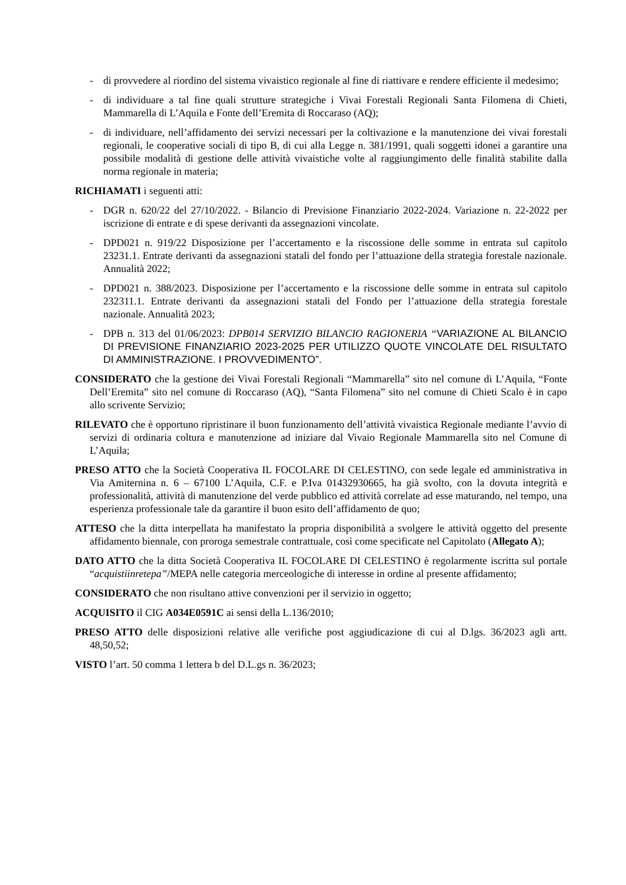- di provvedere al riordino del sistema vivaistico regionale al fine di riattivare e rendere efficiente il medesimo;
- di individuare a tal fine quali strutture strategiche i Vivai Forestali Regionali Santa Filomena di Chieti, Mammarella di L’Aquila e Fonte dell’Eremita di Roccaraso (AQ);
- di individuare, nell’affidamento dei servizi necessari per la coltivazione e la manutenzione dei vivai forestali regionali, le cooperative sociali di tipo B, di cui alla Legge n. 381/1991, quali soggetti idonei a garantire una possibile modalità di gestione delle attività vivaistiche volte al raggiungimento delle finalità stabilite dalla norma regionale in materia;
RICHIAMATI i seguenti atti:
- DGR n. 620/22 del 27/10/2022. - Bilancio di Previsione Finanziario 2022-2024. Variazione n. 22-2022 per iscrizione di entrate e di spese derivanti da assegnazioni vincolate.
- DPD021 n. 919/22 Disposizione per l’accertamento e la riscossione delle somme in entrata sul capitolo 23231.1. Entrate derivanti da assegnazioni statali del fondo per l’attuazione della strategia forestale nazionale. Annualità 2022;
- DPD021 n. 388/2023. Disposizione per l’accertamento e la riscossione delle somme in entrata sul capitolo 232311.1. Entrate derivanti da assegnazioni statali del Fondo per l’attuazione della strategia forestale nazionale. Annualità 2023;
- DPB n. 313 del 01/06/2023: DPB014 SERVIZIO BILANCIO RAGIONERIA “VARIAZIONE AL BILANCIO DI PREVISIONE FINANZIARIO 2023-2025 PER UTILIZZO QUOTE VINCOLATE DEL RISULTATO DI AMMINISTRAZIONE. I PROVVEDIMENTO”.
CONSIDERATO che la gestione dei Vivai Forestali Regionali “Mammarella” sito nel comune di L’Aquila, “Fonte Dell’Eremita” sito nel comune di Roccaraso (AQ), “Santa Filomena” sito nel comune di Chieti Scalo è in capo allo scrivente Servizio;
RILEVATO che è opportuno ripristinare il buon funzionamento dell’attività vivaistica Regionale mediante l’avvio di servizi di ordinaria coltura e manutenzione ad iniziare dal Vivaio Regionale Mammarella sito nel Comune di L’Aquila;
PRESO ATTO che la Società Cooperativa IL FOCOLARE DI CELESTINO, con sede legale ed amministrativa in Via Amiternina n. 6 – 67100 L’Aquila, C.F. e P.Iva 01432930665, ha già svolto, con la dovuta integrità e professionalità, attività di manutenzione del verde pubblico ed attività correlate ad esse maturando, nel tempo, una esperienza professionale tale da garantire il buon esito dell’affidamento de quo;
ATTESO che la ditta interpellata ha manifestato la propria disponibilità a svolgere le attività oggetto del presente affidamento biennale, con proroga semestrale contrattuale, così come specificate nel Capitolato (Allegato A);
DATO ATTO che la ditta Società Cooperativa IL FOCOLARE DI CELESTINO è regolarmente iscritta sul portale “acquistiinretepa”/MEPA nelle categoria merceologiche di interesse in ordine al presente affidamento;
CONSIDERATO che non risultano attive convenzioni per il servizio in oggetto;
ACQUISITO il CIG A034E0591C ai sensi della L.136/2010;
PRESO ATTO delle disposizioni relative alle verifiche post aggiudicazione di cui al D.lgs. 36/2023 agli artt. 48,50,52;
VISTO l’art. 50 comma 1 lettera b del D.L.gs n. 36/2023;